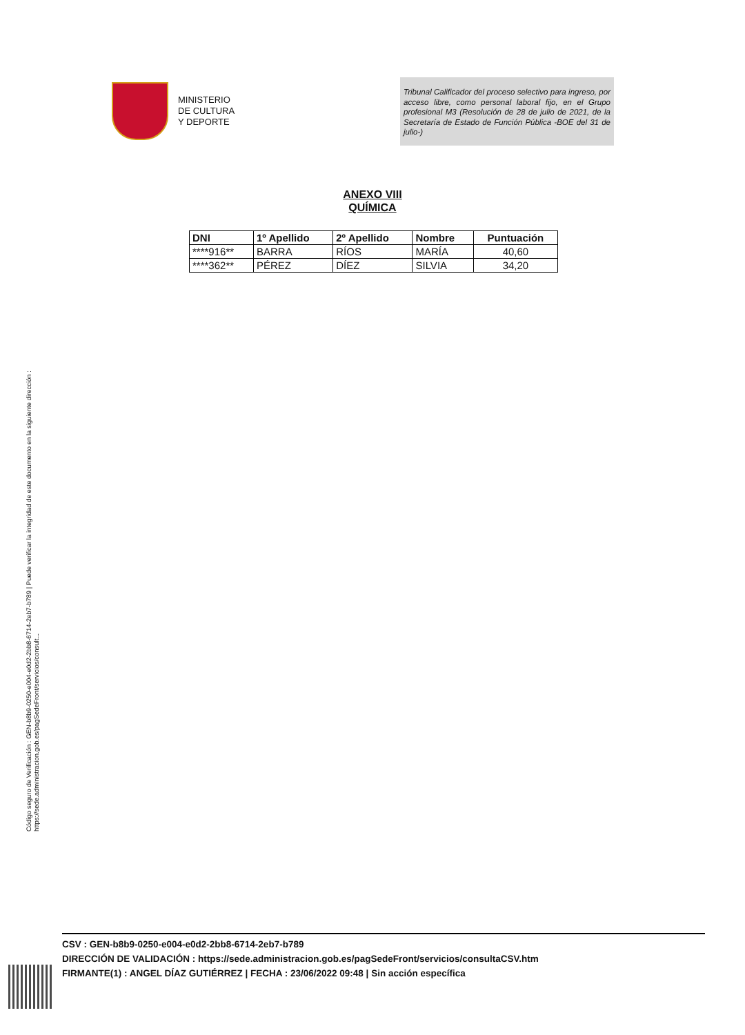MINISTERIO
DE CULTURA
Y DEPORTE
Tribunal Calificador del proceso selectivo para ingreso, por acceso libre, como personal laboral fijo, en el Grupo profesional M3 (Resolución de 28 de julio de 2021, de la Secretaría de Estado de Función Pública -BOE del 31 de julio-)
ANEXO VIII
QUÍMICA
| DNI | 1º Apellido | 2º Apellido | Nombre | Puntuación |
| --- | --- | --- | --- | --- |
| ****916** | BARRA | RÍOS | MARÍA | 40,60 |
| ****362** | PÉREZ | DÍEZ | SILVIA | 34,20 |
Código seguro de Verificación : GEN-b8b9-0250-e004-e0d2-2bb8-6714-2eb7-b789 | Puede verificar la integridad de este documento en la siguiente dirección :
https://sede.administracion.gob.es/pagSedeFront/servicios/consult...
CSV : GEN-b8b9-0250-e004-e0d2-2bb8-6714-2eb7-b789
DIRECCIÓN DE VALIDACIÓN : https://sede.administracion.gob.es/pagSedeFront/servicios/consultaCSV.htm
FIRMANTE(1) : ANGEL DÍAZ GUTIÉRREZ | FECHA : 23/06/2022 09:48 | Sin acción específica